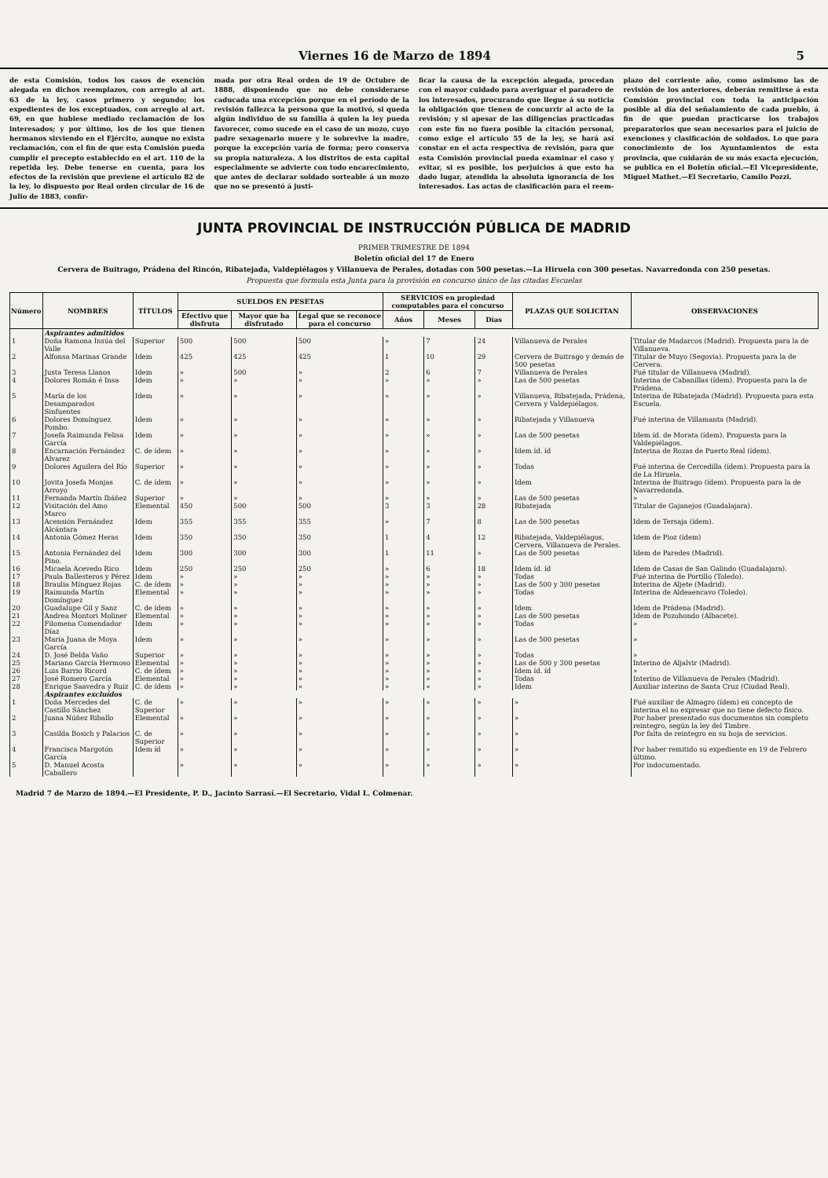Viernes 16 de Marzo de 1894 5
de esta Comisión, todos los casos de exención alegada en dichos reemplazos, con arreglo al art. 63 de la ley, casos primero y segundo; los expedientes de los exceptuados, con arreglo al art. 69, en que hubiese mediado reclamación de los interesados; y por último, los de los que tienen hermanos sirviendo en el Ejército, aunque no exista reclamación, con el fin de que esta Comisión pueda cumplir el precepto establecido en el art. 110 de la repetida ley. Debe tenerse en cuenta, para los efectos de la revisión que previene el artículo 82 de la ley, lo dispuesto por Real orden circular de 16 de Julio de 1883, confir-
mada por otra Real orden de 19 de Octubre de 1888, disponiendo que no debe considerarse caducada una excepción porque en el período de la revisión fallezca la persona que la motivó, si queda algún individuo de su familia á quien la ley pueda favorecer, como sucede en el caso de un mozo, cuyo padre sexagenario muere y le sobrevive la madre, porque la excepción varía de forma; pero conserva su propia naturaleza. A los distritos de esta capital especialmente se advierte con todo encarecimiento, que antes de declarar soldado sorteable á un mozo que no se presentó á justi-
ficar la causa de la excepción alegada, procedan con el mayor cuidado para averiguar el paradero de los interesados, procurando que llegue á su noticia la obligación que tienen de concurrir al acto de la revisión; y si apesar de las diligencias practicadas con este fin no fuera posible la citación personal, como exige el artículo 55 de la ley, se hará así constar en el acta respectiva de revisión, para que esta Comisión provincial pueda examinar el caso y evitar, si es posible, los perjuicios á que esto ha dado lugar, atendida la absoluta ignorancia de los interesados. Las actas de clasificación para el reem-
plazo del corriente año, como asimismo las de revisión de los anteriores, deberán remitirse á esta Comisión provincial con toda la anticipación posible al día del señalamiento de cada pueblo, á fin de que puedan practicarse los trabajos preparatorios que sean necesarios para el juicio de exenciones y clasificación de soldados. Lo que para conocimiento de los Ayuntamientos de esta provincia, que cuidarán de su más exacta ejecución, se publica en el Boletín oficial.—El Vicepresidente, Miguel Mathet.—El Secretario, Camilo Pozzi.
JUNTA PROVINCIAL DE INSTRUCCIÓN PÚBLICA DE MADRID
PRIMER TRIMESTRE DE 1894
Boletín oficial del 17 de Enero
Cervera de Buitrago, Prádena del Rincón, Ribatejada, Valdepiélagos y Villanueva de Perales, dotadas con 500 pesetas.—La Hiruela con 300 pesetas. Navarredonda con 250 pesetas.
Propuesta que formula esta Junta para la provisión en concurso único de las citadas Escuelas
| Número | NOMBRES | TÍTULOS | SUELDOS EN PESETAS | | | SERVICIOS en propiedad computables para el concurso | | | PLAZAS QUE SOLICITAN | OBSERVACIONES |
| --- | --- | --- | --- | --- | --- | --- | --- | --- | --- | --- |
| | | | Efectivo que disfruta | Mayor que ha disfrutado | Legal que se reconoce para el concurso | Años | Meses | Días | | |
| | Aspirantes admitidos | | | | | | | | | |
| 1 | Doña Ramona Insúa del Valle | Superior | 500 | 500 | 500 | » | 7 | 24 | Villanueva de Perales | Titular de Madarcos (Madrid). Propuesta para la de Villanueva. |
| 2 | Alfonsa Marinas Grande | Idem | 425 | 425 | 425 | 1 | 10 | 29 | Cervera de Buitrago y demás de 500 pesetas | Titular de Muyo (Segovia). Propuesta para la de Cervera. |
| 3 | Justa Teresa Llanos | Idem | » | 500 | » | 2 | 6 | 7 | Villanueva de Perales | Fué titular de Villanueva (Madrid). |
| 4 | Dolores Román é Insa | Idem | » | » | » | » | » | » | Las de 500 pesetas | Interina de Cabanillas (ídem). Propuesta para la de Prádena. |
| 5 | María de los Desamparados Sinfuentes | Idem | » | » | » | » | » | » | Villanueva, Ribatejada, Prádena, Cervera y Valdepiélagos. | Interina de Ribatejada (Madrid). Propuesta para esta Escuela. |
| 6 | Dolores Domínguez Pombo. | Idem | » | » | » | » | » | » | Ribatejada y Villanueva | Fué interina de Villamanta (Madrid). |
| 7 | Josefa Raimunda Felisa García | Idem | » | » | » | » | » | » | Las de 500 pesetas | Idem íd. de Morata (ídem). Propuesta para la Valdepiélagos. |
| 8 | Encarnación Fernández Alvarez | C. de ídem | » | » | » | » | » | » | Idem íd. íd | Interina de Rozas de Puerto Real (ídem). |
| 9 | Dolores Aguilera del Río | Superior | » | » | » | » | » | » | Todas | Fué interina de Cercedilla (ídem). Propuesta para la de La Hiruela. |
| 10 | Jovita Josefa Monjas Arroyo | C. de ídem | » | » | » | » | » | » | Idem | Interina de Buitrago (ídem). Propuesta para la de Navarredonda. |
| 11 | Fernanda Martín Ibáñez | Superior | » | » | » | » | » | » | Las de 500 pesetas | » |
| 12 | Visitación del Amo Marco | Elemental | 450 | 500 | 500 | 3 | 3 | 28 | Ribatejada | Titular de Gajanejos (Guadalajara). |
| 13 | Acensión Fernández Alcántara | Idem | 355 | 355 | 355 | » | 7 | 8 | Las de 500 pesetas | Idem de Tersaja (ídem). |
| 14 | Antonia Gómez Heras | Idem | 350 | 350 | 350 | 1 | 4 | 12 | Ribatejada, Valdepiélagos, Cervera, Villanueva de Perales. | Idem de Pioz (ídem) |
| 15 | Antonia Fernández del Pino. | Idem | 300 | 300 | 300 | 1 | 11 | » | Las de 500 pesetas | Idem de Paredes (Madrid). |
| 16 | Micaela Acevedo Rico | Idem | 250 | 250 | 250 | » | 6 | 18 | Idem íd. íd | Idem de Casas de San Galindo (Guadalajara). |
| 17 | Paula Ballesteros y Pérez | Idem | » | » | » | » | » | » | Todas | Fué interina de Portillo (Toledo). |
| 18 | Braulia Mínguez Rojas | C. de ídem | » | » | » | » | » | » | Las de 500 y 300 pesetas | Interina de Aljete (Madrid). |
| 19 | Raimunda Martín Domínguez | Elemental | » | » | » | » | » | » | Todas | Interina de Aldeaencavo (Toledo). |
| 20 | Guadalupe Gil y Sanz | C. de ídem | » | » | » | » | » | » | Idem | Idem de Prádena (Madrid). |
| 21 | Andrea Montori Moliner | Elemental | » | » | » | » | » | » | Las de 500 pesetas | Idem de Pozohondo (Albacete). |
| 22 | Filomena Comendador Díaz | Idem | » | » | » | » | » | » | Todas | » |
| 23 | María Juana de Moya García | Idem | » | » | » | » | » | » | Las de 500 pesetas | » |
| 24 | D. José Belda Vaño | Superior | » | » | » | » | » | » | Todas | » |
| 25 | Mariano García Hermoso | Elemental | » | » | » | » | » | » | Las de 500 y 300 pesetas | Interino de Aljalvir (Madrid). |
| 26 | Luis Barrio Ricord | C. de ídem | » | » | » | » | » | » | Idem íd. íd | » |
| 27 | José Romero García | Elemental | » | » | » | » | » | » | Todas | Interino de Villanueva de Perales (Madrid). |
| 28 | Enrique Saavedra y Ruiz | C. de ídem | » | » | » | » | » | » | Idem | Auxiliar interino de Santa Cruz (Ciudad Real). |
| | Aspirantes excluídos | | | | | | | | | |
| 1 | Doña Mercedes del Castillo Sánchez | C. de Superior | » | » | » | » | » | » | » | Fué auxiliar de Almagro (ídem) en concepto de interina el no expresar que no tiene defecto físico. |
| 2 | Juana Núñez Riballo | Elemental | » | » | » | » | » | » | » | Por haber presentado sus documentos sin completo reintegro, según la ley del Timbre. |
| 3 | Casilda Bosich y Palacios | C. de Superior | » | » | » | » | » | » | » | Por falta de reintegro en su hoja de servicios. |
| 4 | Francisca Margotón García | Idem íd | » | » | » | » | » | » | » | Por haber remitido su expediente en 19 de Febrero último. |
| 5 | D. Manuel Acosta Caballero | | » | » | » | » | » | » | » | Por indocumentado. |
Madrid 7 de Marzo de 1894.—El Presidente, P. D., Jacinto Sarrasí.—El Secretario, Vidal L. Colmenar.